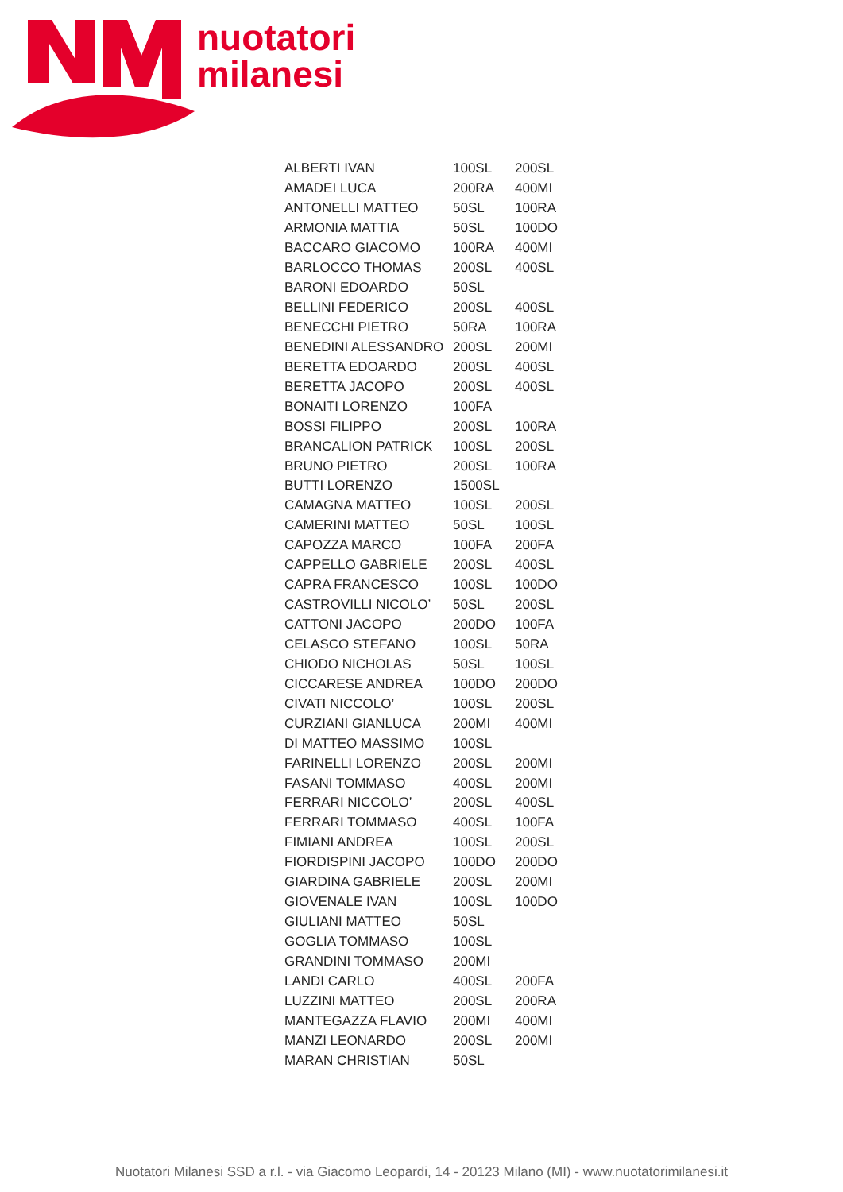nuotatori
milanesi
| ALBERTI IVAN | 100SL | 200SL |
| AMADEI LUCA | 200RA | 400MI |
| ANTONELLI MATTEO | 50SL | 100RA |
| ARMONIA MATTIA | 50SL | 100DO |
| BACCARO GIACOMO | 100RA | 400MI |
| BARLOCCO THOMAS | 200SL | 400SL |
| BARONI EDOARDO | 50SL | |
| BELLINI FEDERICO | 200SL | 400SL |
| BENECCHI PIETRO | 50RA | 100RA |
| BENEDINI ALESSANDRO | 200SL | 200MI |
| BERETTA EDOARDO | 200SL | 400SL |
| BERETTA JACOPO | 200SL | 400SL |
| BONAITI LORENZO | 100FA | |
| BOSSI FILIPPO | 200SL | 100RA |
| BRANCALION PATRICK | 100SL | 200SL |
| BRUNO PIETRO | 200SL | 100RA |
| BUTTI LORENZO | 1500SL | |
| CAMAGNA MATTEO | 100SL | 200SL |
| CAMERINI MATTEO | 50SL | 100SL |
| CAPOZZA MARCO | 100FA | 200FA |
| CAPPELLO GABRIELE | 200SL | 400SL |
| CAPRA FRANCESCO | 100SL | 100DO |
| CASTROVILLI NICOLO’ | 50SL | 200SL |
| CATTONI JACOPO | 200DO | 100FA |
| CELASCO STEFANO | 100SL | 50RA |
| CHIODO NICHOLAS | 50SL | 100SL |
| CICCARESE ANDREA | 100DO | 200DO |
| CIVATI NICCOLO’ | 100SL | 200SL |
| CURZIANI GIANLUCA | 200MI | 400MI |
| DI MATTEO MASSIMO | 100SL | |
| FARINELLI LORENZO | 200SL | 200MI |
| FASANI TOMMASO | 400SL | 200MI |
| FERRARI NICCOLO’ | 200SL | 400SL |
| FERRARI TOMMASO | 400SL | 100FA |
| FIMIANI ANDREA | 100SL | 200SL |
| FIORDISPINI JACOPO | 100DO | 200DO |
| GIARDINA GABRIELE | 200SL | 200MI |
| GIOVENALE IVAN | 100SL | 100DO |
| GIULIANI MATTEO | 50SL | |
| GOGLIA TOMMASO | 100SL | |
| GRANDINI TOMMASO | 200MI | |
| LANDI CARLO | 400SL | 200FA |
| LUZZINI MATTEO | 200SL | 200RA |
| MANTEGAZZA FLAVIO | 200MI | 400MI |
| MANZI LEONARDO | 200SL | 200MI |
| MARAN CHRISTIAN | 50SL | |
Nuotatori Milanesi SSD a r.l. - via Giacomo Leopardi, 14 - 20123 Milano (MI) - www.nuotatorimilanesi.it